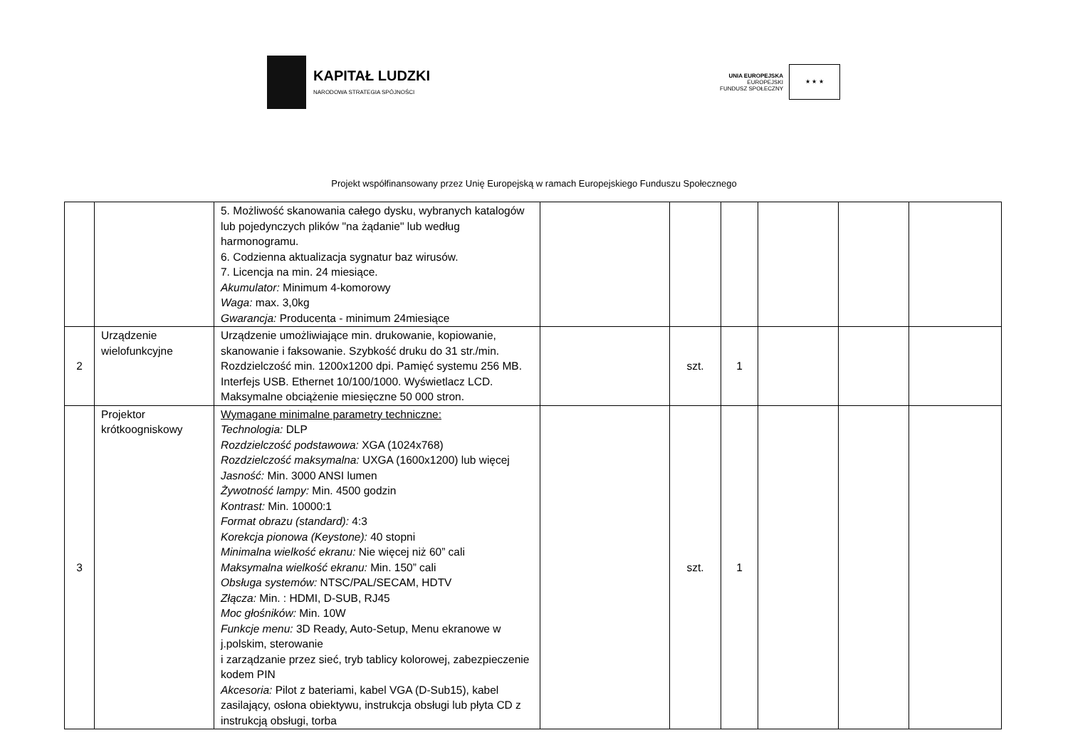KAPITAŁ LUDZKI
NARODOWA STRATEGIA SPÓJNOŚCI
UNIA EUROPEJSKA
EUROPEJSKI
FUNDUSZ SPOŁECZNY
★ ★ ★
Projekt współfinansowany przez Unię Europejską w ramach Europejskiego Funduszu Społecznego
| | | 5. Możliwość skanowania całego dysku, wybranych katalogów lub pojedynczych plików "na żądanie" lub według harmonogramu. 6. Codzienna aktualizacja sygnatur baz wirusów. 7. Licencja na min. 24 miesiące. Akumulator: Minimum 4-komorowy Waga: max. 3,0kg Gwarancja: Producenta - minimum 24miesiące | | | | | | |
| 2 | Urządzenie wielofunkcyjne | Urządzenie umożliwiające min. drukowanie, kopiowanie, skanowanie i faksowanie. Szybkość druku do 31 str./min. Rozdzielczość min. 1200x1200 dpi. Pamięć systemu 256 MB. Interfejs USB. Ethernet 10/100/1000. Wyświetlacz LCD. Maksymalne obciążenie miesięczne 50 000 stron. | | szt. | 1 | | | |
| 3 | Projektor krótkoogniskowy | Wymagane minimalne parametry techniczne: Technologia: DLP Rozdzielczość podstawowa: XGA (1024x768) Rozdzielczość maksymalna: UXGA (1600x1200) lub więcej Jasność: Min. 3000 ANSI lumen Żywotność lampy: Min. 4500 godzin Kontrast: Min. 10000:1 Format obrazu (standard): 4:3 Korekcja pionowa (Keystone): 40 stopni Minimalna wielkość ekranu: Nie więcej niż 60” cali Maksymalna wielkość ekranu: Min. 150” cali Obsługa systemów: NTSC/PAL/SECAM, HDTV Złącza: Min. : HDMI, D-SUB, RJ45 Moc głośników: Min. 10W Funkcje menu: 3D Ready, Auto-Setup, Menu ekranowe w j.polskim, sterowanie i zarządzanie przez sieć, tryb tablicy kolorowej, zabezpieczenie kodem PIN Akcesoria: Pilot z bateriami, kabel VGA (D-Sub15), kabel zasilający, osłona obiektywu, instrukcja obsługi lub płyta CD z instrukcją obsługi, torba | | szt. | 1 | | | |